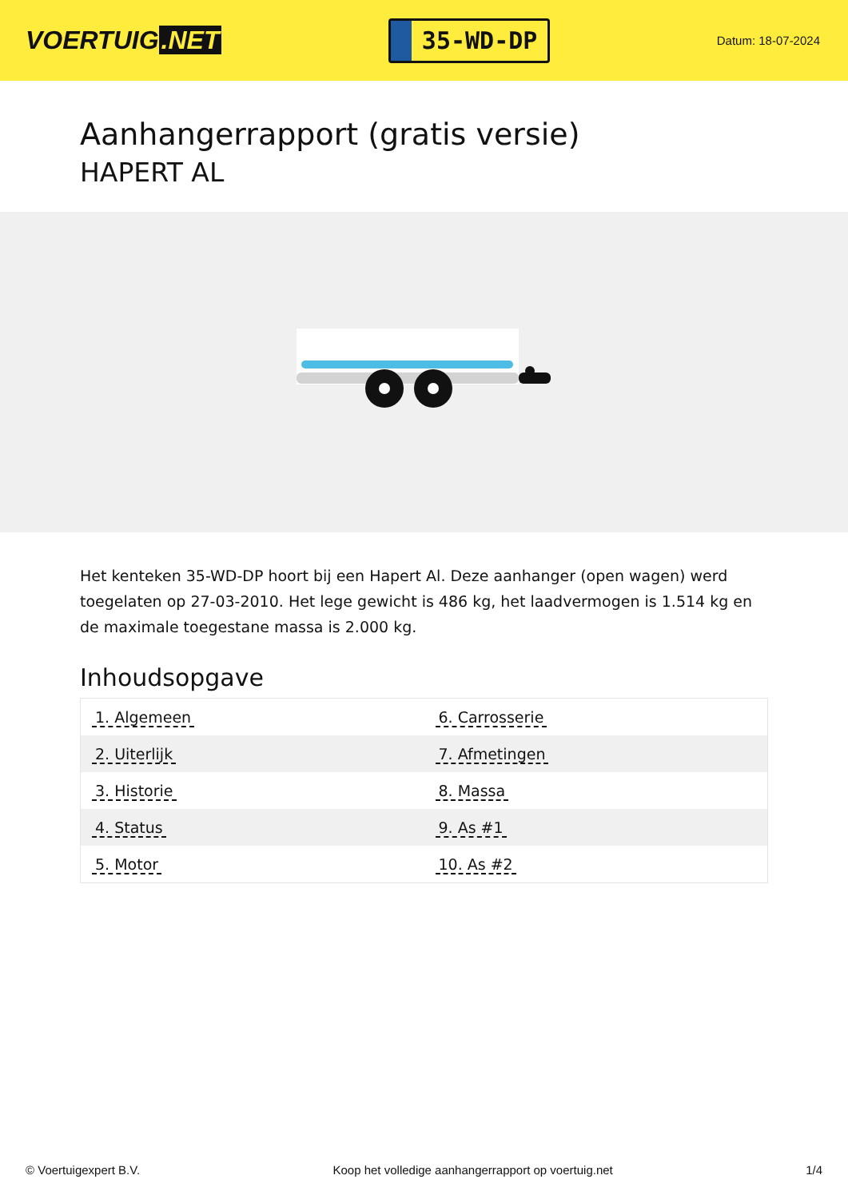VOERTUIG.NET
35-WD-DP
Datum: 18-07-2024
Aanhangerrapport (gratis versie)
HAPERT AL
Het kenteken 35-WD-DP hoort bij een Hapert Al. Deze aanhanger (open wagen) werd toegelaten op 27-03-2010. Het lege gewicht is 486 kg, het laadvermogen is 1.514 kg en de maximale toegestane massa is 2.000 kg.
Inhoudsopgave
| 1. Algemeen | 6. Carrosserie |
| 2. Uiterlijk | 7. Afmetingen |
| 3. Historie | 8. Massa |
| 4. Status | 9. As #1 |
| 5. Motor | 10. As #2 |
© Voertuigexpert B.V. Koop het volledige aanhangerrapport op voertuig.net 1/4